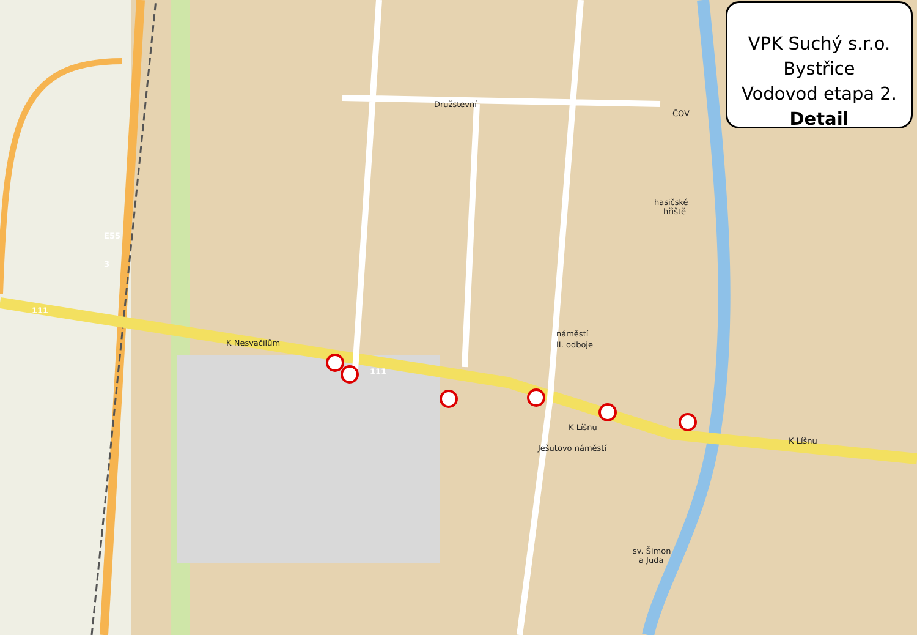K Nesvačilům
K Líšnu
K Líšnu
Družstevní
náměstí
II. odboje
Ješutovo náměstí
hasičské
hřiště
ČOV
sv. Šimon
a Juda
E55
3
111
111
VPK Suchý s.r.o.
Bystřice
Vodovod etapa 2.
Detail